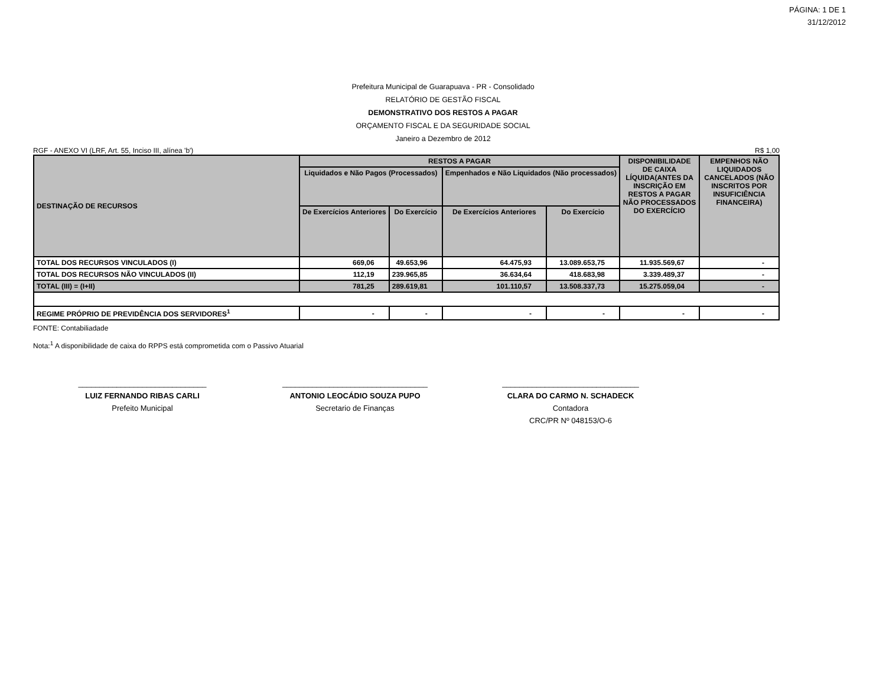PÁGINA: 1 DE 1
31/12/2012
Prefeitura Municipal de Guarapuava - PR - Consolidado
RELATÓRIO DE GESTÃO FISCAL
DEMONSTRATIVO DOS RESTOS A PAGAR
ORÇAMENTO FISCAL E DA SEGURIDADE SOCIAL
Janeiro a Dezembro de 2012
RGF - ANEXO VI (LRF, Art. 55, Inciso III, alínea 'b') R$ 1,00
| DESTINAÇÃO DE RECURSOS | RESTOS A PAGAR | | | | DISPONIBILIDADE DE CAIXA LÍQUIDA(ANTES DA INSCRIÇÃO EM RESTOS A PAGAR NÃO PROCESSADOS DO EXERCÍCIO | EMPENHOS NÃO LIQUIDADOS CANCELADOS (NÃO INSCRITOS POR INSUFICIÊNCIA FINANCEIRA) |
| --- | --- | --- | --- | --- | --- | --- |
| | Liquidados e Não Pagos (Processados) | | Empenhados e Não Liquidados (Não processados) | | | |
| | De Exercícios Anteriores | Do Exercício | De Exercícios Anteriores | Do Exercício | | |
| TOTAL DOS RECURSOS VINCULADOS (I) | 669,06 | 49.653,96 | 64.475,93 | 13.089.653,75 | 11.935.569,67 | - |
| TOTAL DOS RECURSOS NÃO VINCULADOS (II) | 112,19 | 239.965,85 | 36.634,64 | 418.683,98 | 3.339.489,37 | - |
| TOTAL (III) = (I+II) | 781,25 | 289.619,81 | 101.110,57 | 13.508.337,73 | 15.275.059,04 | - |
| REGIME PRÓPRIO DE PREVIDÊNCIA DOS SERVIDORES<sup>1</sup> | - | - | - | - | - | - |
FONTE: Contabiliadade
Nota:<sup>1</sup> A disponibilidade de caixa do RPPS está comprometida com o Passivo Atuarial
______________________________
LUIZ FERNANDO RIBAS CARLI
Prefeito Municipal
__________________________________
ANTONIO LEOCÁDIO SOUZA PUPO
Secretario de Finanças
________________________________
CLARA DO CARMO N. SCHADECK
Contadora
CRC/PR Nº 048153/O-6